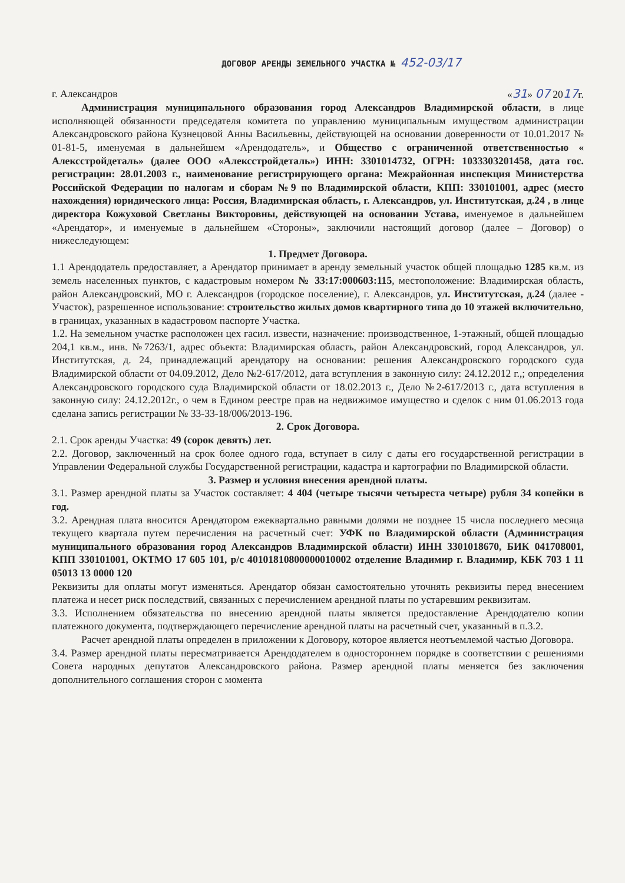ДОГОВОР АРЕНДЫ ЗЕМЕЛЬНОГО УЧАСТКА № 452-03/17
г. Александров «31» 07 2017г.
Администрация муниципального образования город Александров Владимирской области, в лице исполняющей обязанности председателя комитета по управлению муниципальным имуществом администрации Александровского района Кузнецовой Анны Васильевны, действующей на основании доверенности от 10.01.2017 № 01-81-5, именуемая в дальнейшем «Арендодатель», и Общество с ограниченной ответственностью « Алексстройдеталь» (далее ООО «Алексстройдеталь») ИНН: 3301014732, ОГРН: 1033303201458, дата гос. регистрации: 28.01.2003 г., наименование регистрирующего органа: Межрайонная инспекция Министерства Российской Федерации по налогам и сборам №9 по Владимирской области, КПП: 330101001, адрес (место нахождения) юридического лица: Россия, Владимирская область, г. Александров, ул. Институтская, д.24 , в лице директора Кожуховой Светланы Викторовны, действующей на основании Устава, именуемое в дальнейшем «Арендатор», и именуемые в дальнейшем «Стороны», заключили настоящий договор (далее – Договор) о нижеследующем:
1. Предмет Договора.
1.1 Арендодатель предоставляет, а Арендатор принимает в аренду земельный участок общей площадью 1285 кв.м. из земель населенных пунктов, с кадастровым номером № 33:17:000603:115, местоположение: Владимирская область, район Александровский, МО г. Александров (городское поселение), г. Александров, ул. Институтская, д.24 (далее - Участок), разрешенное использование: строительство жилых домов квартирного типа до 10 этажей включительно, в границах, указанных в кадастровом паспорте Участка.
1.2. На земельном участке расположен цех гасил. извести, назначение: производственное, 1-этажный, общей площадью 204,1 кв.м., инв. №7263/1, адрес объекта: Владимирская область, район Александровский, город Александров, ул. Институтская, д. 24, принадлежащий арендатору на основании: решения Александровского городского суда Владимирской области от 04.09.2012, Дело №2-617/2012, дата вступления в законную силу: 24.12.2012 г.,; определения Александровского городского суда Владимирской области от 18.02.2013 г., Дело №2-617/2013 г., дата вступления в законную силу: 24.12.2012г., о чем в Едином реестре прав на недвижимое имущество и сделок с ним 01.06.2013 года сделана запись регистрации № 33-33-18/006/2013-196.
2. Срок Договора.
2.1. Срок аренды Участка: 49 (сорок девять) лет.
2.2. Договор, заключенный на срок более одного года, вступает в силу с даты его государственной регистрации в Управлении Федеральной службы Государственной регистрации, кадастра и картографии по Владимирской области.
3. Размер и условия внесения арендной платы.
3.1. Размер арендной платы за Участок составляет: 4 404 (четыре тысячи четыреста четыре) рубля 34 копейки в год.
3.2. Арендная плата вносится Арендатором ежеквартально равными долями не позднее 15 числа последнего месяца текущего квартала путем перечисления на расчетный счет: УФК по Владимирской области (Администрация муниципального образования город Александров Владимирской области) ИНН 3301018670, БИК 041708001, КПП 330101001, ОКТМО 17 605 101, р/с 40101810800000010002 отделение Владимир г. Владимир, КБК 703 1 11 05013 13 0000 120
Реквизиты для оплаты могут изменяться. Арендатор обязан самостоятельно уточнять реквизиты перед внесением платежа и несет риск последствий, связанных с перечислением арендной платы по устаревшим реквизитам.
3.3. Исполнением обязательства по внесению арендной платы является предоставление Арендодателю копии платежного документа, подтверждающего перечисление арендной платы на расчетный счет, указанный в п.3.2.
Расчет арендной платы определен в приложении к Договору, которое является неотъемлемой частью Договора.
3.4. Размер арендной платы пересматривается Арендодателем в одностороннем порядке в соответствии с решениями Совета народных депутатов Александровского района. Размер арендной платы меняется без заключения дополнительного соглашения сторон с момента